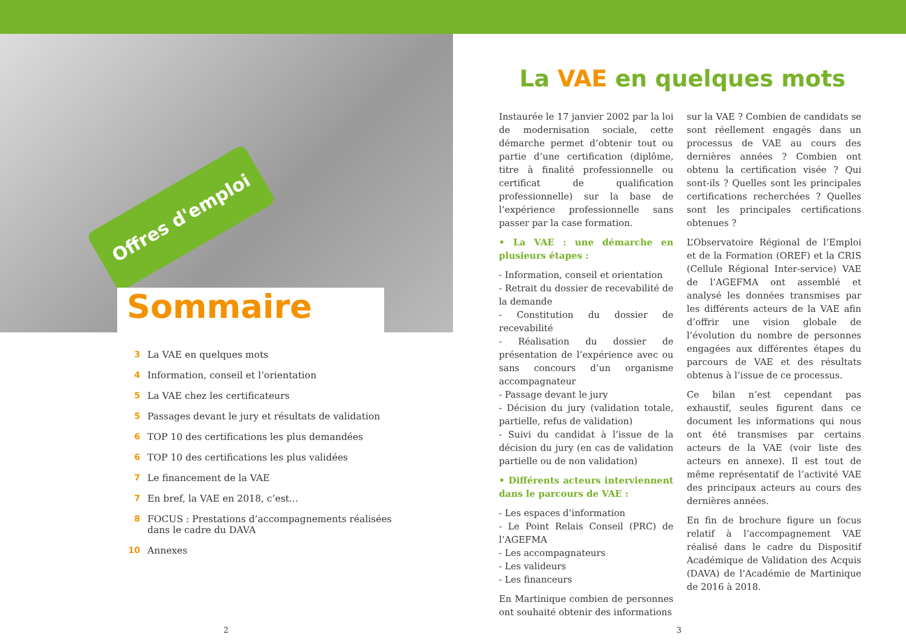Offres d'emploi
Sommaire
3 La VAE en quelques mots
4 Information, conseil et l’orientation
5 La VAE chez les certificateurs
5 Passages devant le jury et résultats de validation
6 TOP 10 des certifications les plus demandées
6 TOP 10 des certifications les plus validées
7 Le financement de la VAE
7 En bref, la VAE en 2018, c’est...
8 FOCUS : Prestations d’accompagnements réalisées
dans le cadre du DAVA
10 Annexes
2
La VAE en quelques mots
Instaurée le 17 janvier 2002 par la loi de modernisation sociale, cette démarche permet d’obtenir tout ou partie d’une certification (diplôme, titre à finalité professionnelle ou certificat de qualification professionnelle) sur la base de l’expérience professionnelle sans passer par la case formation.
• La VAE : une démarche en plusieurs étapes :
- Information, conseil et orientation
- Retrait du dossier de recevabilité de la demande
- Constitution du dossier de recevabilité
- Réalisation du dossier de présentation de l’expérience avec ou sans concours d’un organisme accompagnateur
- Passage devant le jury
- Décision du jury (validation totale, partielle, refus de validation)
- Suivi du candidat à l’issue de la décision du jury (en cas de validation partielle ou de non validation)
• Différents acteurs interviennent dans le parcours de VAE :
- Les espaces d’information
- Le Point Relais Conseil (PRC) de l’AGEFMA
- Les accompagnateurs
- Les valideurs
- Les financeurs
En Martinique combien de personnes ont souhaité obtenir des informations
sur la VAE ? Combien de candidats se sont réellement engagés dans un processus de VAE au cours des dernières années ? Combien ont obtenu la certification visée ? Qui sont-ils ? Quelles sont les principales certifications recherchées ? Quelles sont les principales certifications obtenues ?
L’Observatoire Régional de l’Emploi et de la Formation (OREF) et la CRIS (Cellule Régional Inter-service) VAE de l’AGEFMA ont assemblé et analysé les données transmises par les différents acteurs de la VAE afin d’offrir une vision globale de l’évolution du nombre de personnes engagées aux différentes étapes du parcours de VAE et des résultats obtenus à l’issue de ce processus.
Ce bilan n’est cependant pas exhaustif, seules figurent dans ce document les informations qui nous ont été transmises par certains acteurs de la VAE (voir liste des acteurs en annexe). Il est tout de même représentatif de l’activité VAE des principaux acteurs au cours des dernières années.
En fin de brochure figure un focus relatif à l’accompagnement VAE réalisé dans le cadre du Dispositif Académique de Validation des Acquis (DAVA) de l’Académie de Martinique de 2016 à 2018.
3